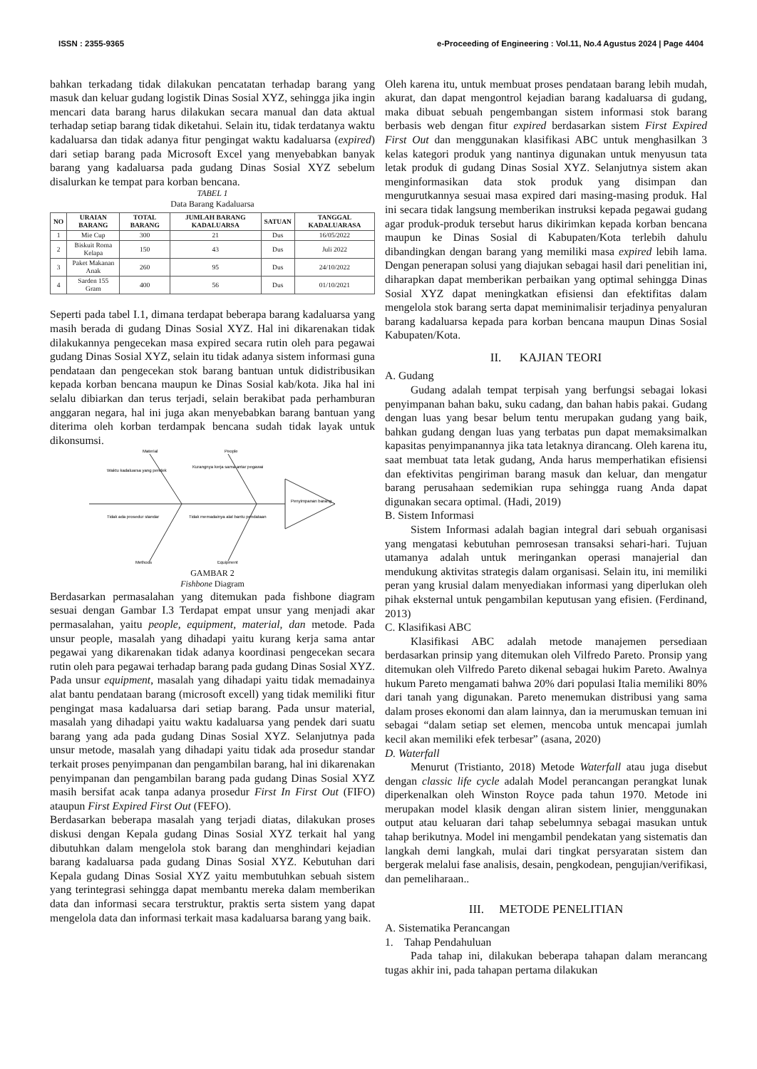ISSN : 2355-9365 e-Proceeding of Engineering : Vol.11, No.4 Agustus 2024 | Page 4404
bahkan terkadang tidak dilakukan pencatatan terhadap barang yang masuk dan keluar gudang logistik Dinas Sosial XYZ, sehingga jika ingin mencari data barang harus dilakukan secara manual dan data aktual terhadap setiap barang tidak diketahui. Selain itu, tidak terdatanya waktu kadaluarsa dan tidak adanya fitur pengingat waktu kadaluarsa (expired) dari setiap barang pada Microsoft Excel yang menyebabkan banyak barang yang kadaluarsa pada gudang Dinas Sosial XYZ sebelum disalurkan ke tempat para korban bencana.
TABEL 1
Data Barang Kadaluarsa
| NO | URAIAN BARANG | TOTAL BARANG | JUMLAH BARANG KADALUARSA | SATUAN | TANGGAL KADALUARASA |
| --- | --- | --- | --- | --- | --- |
| 1 | Mie Cup | 300 | 21 | Dus | 16/05/2022 |
| 2 | Biskuit Roma Kelapa | 150 | 43 | Dus | Juli 2022 |
| 3 | Paket Makanan Anak | 260 | 95 | Dus | 24/10/2022 |
| 4 | Sarden 155 Gram | 400 | 56 | Dus | 01/10/2021 |
Seperti pada tabel I.1, dimana terdapat beberapa barang kadaluarsa yang masih berada di gudang Dinas Sosial XYZ. Hal ini dikarenakan tidak dilakukannya pengecekan masa expired secara rutin oleh para pegawai gudang Dinas Sosial XYZ, selain itu tidak adanya sistem informasi guna pendataan dan pengecekan stok barang bantuan untuk didistribusikan kepada korban bencana maupun ke Dinas Sosial kab/kota. Jika hal ini selalu dibiarkan dan terus terjadi, selain berakibat pada perhamburan anggaran negara, hal ini juga akan menyebabkan barang bantuan yang diterima oleh korban terdampak bencana sudah tidak layak untuk dikonsumsi.
Material
People
Methods
Equipment
Waktu kadaluarsa yang pendek
Kurangnya kerja sama antar pegawai
Tidak ada prosedur standar
Tidak memadainya alat bantu pendataan
Penyimpanan barang
GAMBAR 2
Fishbone Diagram
Berdasarkan permasalahan yang ditemukan pada fishbone diagram sesuai dengan Gambar I.3 Terdapat empat unsur yang menjadi akar permasalahan, yaitu people, equipment, material, dan metode. Pada unsur people, masalah yang dihadapi yaitu kurang kerja sama antar pegawai yang dikarenakan tidak adanya koordinasi pengecekan secara rutin oleh para pegawai terhadap barang pada gudang Dinas Sosial XYZ. Pada unsur equipment, masalah yang dihadapi yaitu tidak memadainya alat bantu pendataan barang (microsoft excell) yang tidak memiliki fitur pengingat masa kadaluarsa dari setiap barang. Pada unsur material, masalah yang dihadapi yaitu waktu kadaluarsa yang pendek dari suatu barang yang ada pada gudang Dinas Sosial XYZ. Selanjutnya pada unsur metode, masalah yang dihadapi yaitu tidak ada prosedur standar terkait proses penyimpanan dan pengambilan barang, hal ini dikarenakan penyimpanan dan pengambilan barang pada gudang Dinas Sosial XYZ masih bersifat acak tanpa adanya prosedur First In First Out (FIFO) ataupun First Expired First Out (FEFO).
Berdasarkan beberapa masalah yang terjadi diatas, dilakukan proses diskusi dengan Kepala gudang Dinas Sosial XYZ terkait hal yang dibutuhkan dalam mengelola stok barang dan menghindari kejadian barang kadaluarsa pada gudang Dinas Sosial XYZ. Kebutuhan dari Kepala gudang Dinas Sosial XYZ yaitu membutuhkan sebuah sistem yang terintegrasi sehingga dapat membantu mereka dalam memberikan data dan informasi secara terstruktur, praktis serta sistem yang dapat mengelola data dan informasi terkait masa kadaluarsa barang yang baik.
Oleh karena itu, untuk membuat proses pendataan barang lebih mudah, akurat, dan dapat mengontrol kejadian barang kadaluarsa di gudang, maka dibuat sebuah pengembangan sistem informasi stok barang berbasis web dengan fitur expired berdasarkan sistem First Expired First Out dan menggunakan klasifikasi ABC untuk menghasilkan 3 kelas kategori produk yang nantinya digunakan untuk menyusun tata letak produk di gudang Dinas Sosial XYZ. Selanjutnya sistem akan menginformasikan data stok produk yang disimpan dan mengurutkannya sesuai masa expired dari masing-masing produk. Hal ini secara tidak langsung memberikan instruksi kepada pegawai gudang agar produk-produk tersebut harus dikirimkan kepada korban bencana maupun ke Dinas Sosial di Kabupaten/Kota terlebih dahulu dibandingkan dengan barang yang memiliki masa expired lebih lama. Dengan penerapan solusi yang diajukan sebagai hasil dari penelitian ini, diharapkan dapat memberikan perbaikan yang optimal sehingga Dinas Sosial XYZ dapat meningkatkan efisiensi dan efektifitas dalam mengelola stok barang serta dapat meminimalisir terjadinya penyaluran barang kadaluarsa kepada para korban bencana maupun Dinas Sosial Kabupaten/Kota.
II. KAJIAN TEORI
A. Gudang
Gudang adalah tempat terpisah yang berfungsi sebagai lokasi penyimpanan bahan baku, suku cadang, dan bahan habis pakai. Gudang dengan luas yang besar belum tentu merupakan gudang yang baik, bahkan gudang dengan luas yang terbatas pun dapat memaksimalkan kapasitas penyimpanannya jika tata letaknya dirancang. Oleh karena itu, saat membuat tata letak gudang, Anda harus memperhatikan efisiensi dan efektivitas pengiriman barang masuk dan keluar, dan mengatur barang perusahaan sedemikian rupa sehingga ruang Anda dapat digunakan secara optimal. (Hadi, 2019)
B. Sistem Informasi
Sistem Informasi adalah bagian integral dari sebuah organisasi yang mengatasi kebutuhan pemrosesan transaksi sehari-hari. Tujuan utamanya adalah untuk meringankan operasi manajerial dan mendukung aktivitas strategis dalam organisasi. Selain itu, ini memiliki peran yang krusial dalam menyediakan informasi yang diperlukan oleh pihak eksternal untuk pengambilan keputusan yang efisien. (Ferdinand, 2013)
C. Klasifikasi ABC
Klasifikasi ABC adalah metode manajemen persediaan berdasarkan prinsip yang ditemukan oleh Vilfredo Pareto. Pronsip yang ditemukan oleh Vilfredo Pareto dikenal sebagai hukim Pareto. Awalnya hukum Pareto mengamati bahwa 20% dari populasi Italia memiliki 80% dari tanah yang digunakan. Pareto menemukan distribusi yang sama dalam proses ekonomi dan alam lainnya, dan ia merumuskan temuan ini sebagai “dalam setiap set elemen, mencoba untuk mencapai jumlah kecil akan memiliki efek terbesar” (asana, 2020)
D. Waterfall
Menurut (Tristianto, 2018) Metode Waterfall atau juga disebut dengan classic life cycle adalah Model perancangan perangkat lunak diperkenalkan oleh Winston Royce pada tahun 1970. Metode ini merupakan model klasik dengan aliran sistem linier, menggunakan output atau keluaran dari tahap sebelumnya sebagai masukan untuk tahap berikutnya. Model ini mengambil pendekatan yang sistematis dan langkah demi langkah, mulai dari tingkat persyaratan sistem dan bergerak melalui fase analisis, desain, pengkodean, pengujian/verifikasi, dan pemeliharaan..
III. METODE PENELITIAN
A. Sistematika Perancangan
1. Tahap Pendahuluan
Pada tahap ini, dilakukan beberapa tahapan dalam merancang tugas akhir ini, pada tahapan pertama dilakukan